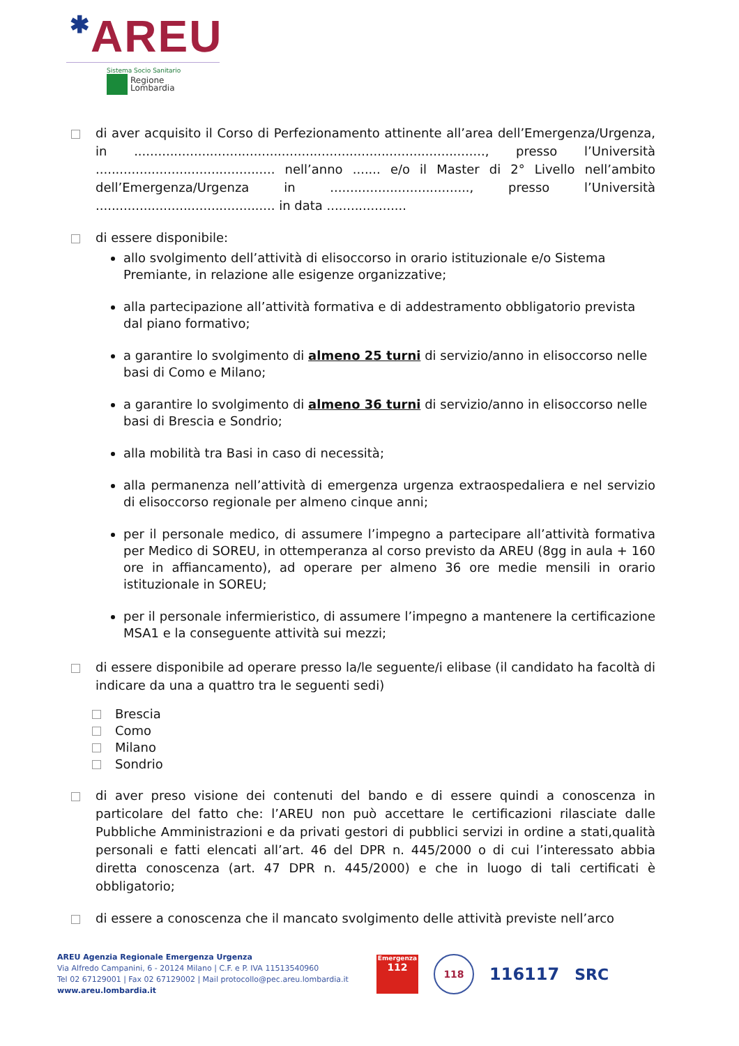✱AREU
Sistema Socio Sanitario
Regione
Lombardia
di aver acquisito il Corso di Perfezionamento attinente all’area dell’Emergenza/Urgenza, in ........................................................................................, presso l’Università ............................................. nell’anno ....... e/o il Master di 2° Livello nell’ambito dell’Emergenza/Urgenza in ..................................., presso l’Università ............................................. in data ....................
di essere disponibile:
allo svolgimento dell’attività di elisoccorso in orario istituzionale e/o Sistema Premiante, in relazione alle esigenze organizzative;
alla partecipazione all’attività formativa e di addestramento obbligatorio prevista dal piano formativo;
a garantire lo svolgimento di almeno 25 turni di servizio/anno in elisoccorso nelle basi di Como e Milano;
a garantire lo svolgimento di almeno 36 turni di servizio/anno in elisoccorso nelle basi di Brescia e Sondrio;
alla mobilità tra Basi in caso di necessità;
alla permanenza nell’attività di emergenza urgenza extraospedaliera e nel servizio di elisoccorso regionale per almeno cinque anni;
per il personale medico, di assumere l’impegno a partecipare all’attività formativa per Medico di SOREU, in ottemperanza al corso previsto da AREU (8gg in aula + 160 ore in affiancamento), ad operare per almeno 36 ore medie mensili in orario istituzionale in SOREU;
per il personale infermieristico, di assumere l’impegno a mantenere la certificazione MSA1 e la conseguente attività sui mezzi;
di essere disponibile ad operare presso la/le seguente/i elibase (il candidato ha facoltà di indicare da una a quattro tra le seguenti sedi)
Brescia
Como
Milano
Sondrio
di aver preso visione dei contenuti del bando e di essere quindi a conoscenza in particolare del fatto che: l’AREU non può accettare le certificazioni rilasciate dalle Pubbliche Amministrazioni e da privati gestori di pubblici servizi in ordine a stati,qualità personali e fatti elencati all’art. 46 del DPR n. 445/2000 o di cui l’interessato abbia diretta conoscenza (art. 47 DPR n. 445/2000) e che in luogo di tali certificati è obbligatorio;
di essere a conoscenza che il mancato svolgimento delle attività previste nell’arco
AREU Agenzia Regionale Emergenza Urgenza
Via Alfredo Campanini, 6 - 20124 Milano | C.F. e P. IVA 11513540960
Tel 02 67129001 | Fax 02 67129002 | Mail protocollo@pec.areu.lombardia.it
www.areu.lombardia.it
Emergenza
112
118
116117 SRC